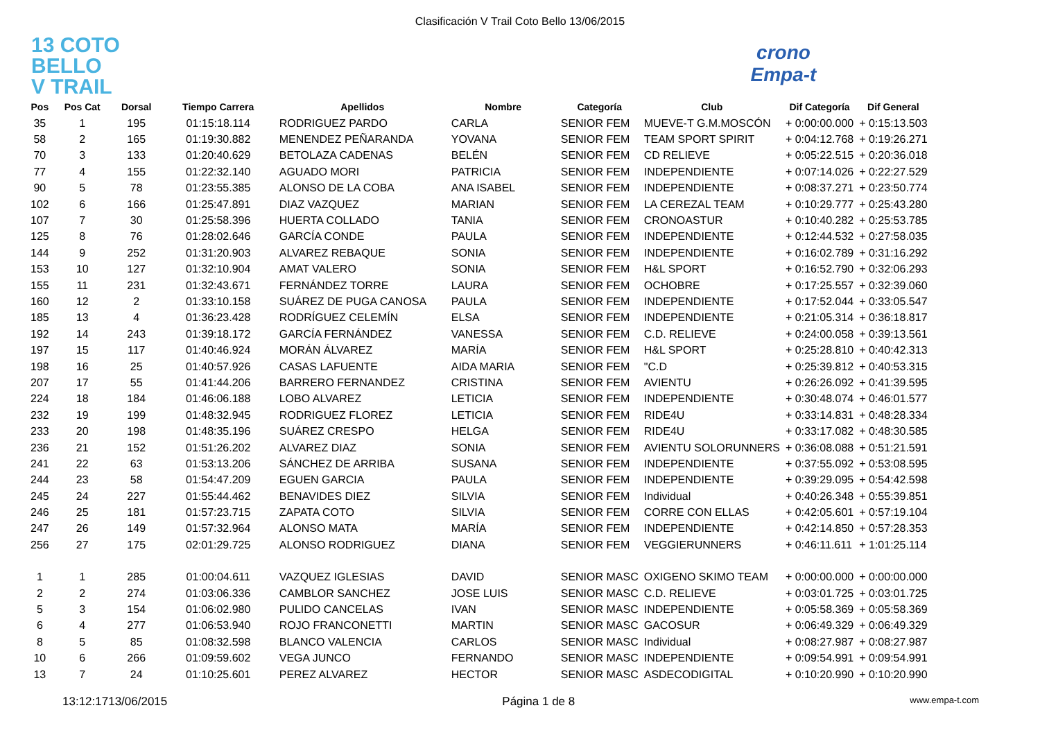Clasificación V Trail Coto Bello 13/06/2015
13 COTO
BELLO
V TRAIL
crono
Empa-t
| Pos | Pos Cat | Dorsal | Tiempo Carrera | Apellidos | Nombre | Categoría | Club | Dif Categoría | Dif General |
| --- | --- | --- | --- | --- | --- | --- | --- | --- | --- |
| 35 | 1 | 195 | 01:15:18.114 | RODRIGUEZ PARDO | CARLA | SENIOR FEM | MUEVE-T G.M.MOSCÓN | + 0:00:00.000 | + 0:15:13.503 |
| 58 | 2 | 165 | 01:19:30.882 | MENENDEZ PEÑARANDA | YOVANA | SENIOR FEM | TEAM SPORT SPIRIT | + 0:04:12.768 | + 0:19:26.271 |
| 70 | 3 | 133 | 01:20:40.629 | BETOLAZA CADENAS | BELÉN | SENIOR FEM | CD RELIEVE | + 0:05:22.515 | + 0:20:36.018 |
| 77 | 4 | 155 | 01:22:32.140 | AGUADO MORI | PATRICIA | SENIOR FEM | INDEPENDIENTE | + 0:07:14.026 | + 0:22:27.529 |
| 90 | 5 | 78 | 01:23:55.385 | ALONSO DE LA COBA | ANA ISABEL | SENIOR FEM | INDEPENDIENTE | + 0:08:37.271 | + 0:23:50.774 |
| 102 | 6 | 166 | 01:25:47.891 | DIAZ VAZQUEZ | MARIAN | SENIOR FEM | LA CEREZAL TEAM | + 0:10:29.777 | + 0:25:43.280 |
| 107 | 7 | 30 | 01:25:58.396 | HUERTA COLLADO | TANIA | SENIOR FEM | CRONOASTUR | + 0:10:40.282 | + 0:25:53.785 |
| 125 | 8 | 76 | 01:28:02.646 | GARCÍA CONDE | PAULA | SENIOR FEM | INDEPENDIENTE | + 0:12:44.532 | + 0:27:58.035 |
| 144 | 9 | 252 | 01:31:20.903 | ALVAREZ REBAQUE | SONIA | SENIOR FEM | INDEPENDIENTE | + 0:16:02.789 | + 0:31:16.292 |
| 153 | 10 | 127 | 01:32:10.904 | AMAT VALERO | SONIA | SENIOR FEM | H&L SPORT | + 0:16:52.790 | + 0:32:06.293 |
| 155 | 11 | 231 | 01:32:43.671 | FERNÁNDEZ TORRE | LAURA | SENIOR FEM | OCHOBRE | + 0:17:25.557 | + 0:32:39.060 |
| 160 | 12 | 2 | 01:33:10.158 | SUÁREZ DE PUGA CANOSA | PAULA | SENIOR FEM | INDEPENDIENTE | + 0:17:52.044 | + 0:33:05.547 |
| 185 | 13 | 4 | 01:36:23.428 | RODRÍGUEZ CELEMÍN | ELSA | SENIOR FEM | INDEPENDIENTE | + 0:21:05.314 | + 0:36:18.817 |
| 192 | 14 | 243 | 01:39:18.172 | GARCÍA FERNÁNDEZ | VANESSA | SENIOR FEM | C.D. RELIEVE | + 0:24:00.058 | + 0:39:13.561 |
| 197 | 15 | 117 | 01:40:46.924 | MORÁN ÁLVAREZ | MARÍA | SENIOR FEM | H&L SPORT | + 0:25:28.810 | + 0:40:42.313 |
| 198 | 16 | 25 | 01:40:57.926 | CASAS LAFUENTE | AIDA MARIA | SENIOR FEM | "C.D | + 0:25:39.812 | + 0:40:53.315 |
| 207 | 17 | 55 | 01:41:44.206 | BARRERO FERNANDEZ | CRISTINA | SENIOR FEM | AVIENTU | + 0:26:26.092 | + 0:41:39.595 |
| 224 | 18 | 184 | 01:46:06.188 | LOBO ALVAREZ | LETICIA | SENIOR FEM | INDEPENDIENTE | + 0:30:48.074 | + 0:46:01.577 |
| 232 | 19 | 199 | 01:48:32.945 | RODRIGUEZ FLOREZ | LETICIA | SENIOR FEM | RIDE4U | + 0:33:14.831 | + 0:48:28.334 |
| 233 | 20 | 198 | 01:48:35.196 | SUÁREZ CRESPO | HELGA | SENIOR FEM | RIDE4U | + 0:33:17.082 | + 0:48:30.585 |
| 236 | 21 | 152 | 01:51:26.202 | ALVAREZ DIAZ | SONIA | SENIOR FEM | AVIENTU SOLORUNNERS | + 0:36:08.088 | + 0:51:21.591 |
| 241 | 22 | 63 | 01:53:13.206 | SÁNCHEZ DE ARRIBA | SUSANA | SENIOR FEM | INDEPENDIENTE | + 0:37:55.092 | + 0:53:08.595 |
| 244 | 23 | 58 | 01:54:47.209 | EGUEN GARCIA | PAULA | SENIOR FEM | INDEPENDIENTE | + 0:39:29.095 | + 0:54:42.598 |
| 245 | 24 | 227 | 01:55:44.462 | BENAVIDES DIEZ | SILVIA | SENIOR FEM | Individual | + 0:40:26.348 | + 0:55:39.851 |
| 246 | 25 | 181 | 01:57:23.715 | ZAPATA COTO | SILVIA | SENIOR FEM | CORRE CON ELLAS | + 0:42:05.601 | + 0:57:19.104 |
| 247 | 26 | 149 | 01:57:32.964 | ALONSO MATA | MARÍA | SENIOR FEM | INDEPENDIENTE | + 0:42:14.850 | + 0:57:28.353 |
| 256 | 27 | 175 | 02:01:29.725 | ALONSO RODRIGUEZ | DIANA | SENIOR FEM | VEGGIERUNNERS | + 0:46:11.611 | + 1:01:25.114 |
| 1 | 1 | 285 | 01:00:04.611 | VAZQUEZ IGLESIAS | DAVID | SENIOR MASC | OXIGENO SKIMO TEAM | + 0:00:00.000 | + 0:00:00.000 |
| 2 | 2 | 274 | 01:03:06.336 | CAMBLOR SANCHEZ | JOSE LUIS | SENIOR MASC | C.D. RELIEVE | + 0:03:01.725 | + 0:03:01.725 |
| 5 | 3 | 154 | 01:06:02.980 | PULIDO CANCELAS | IVAN | SENIOR MASC | INDEPENDIENTE | + 0:05:58.369 | + 0:05:58.369 |
| 6 | 4 | 277 | 01:06:53.940 | ROJO FRANCONETTI | MARTIN | SENIOR MASC | GACOSUR | + 0:06:49.329 | + 0:06:49.329 |
| 8 | 5 | 85 | 01:08:32.598 | BLANCO VALENCIA | CARLOS | SENIOR MASC | Individual | + 0:08:27.987 | + 0:08:27.987 |
| 10 | 6 | 266 | 01:09:59.602 | VEGA JUNCO | FERNANDO | SENIOR MASC | INDEPENDIENTE | + 0:09:54.991 | + 0:09:54.991 |
| 13 | 7 | 24 | 01:10:25.601 | PEREZ ALVAREZ | HECTOR | SENIOR MASC | ASDECODIGITAL | + 0:10:20.990 | + 0:10:20.990 |
13:12:1713/06/2015 Página 1 de 8 www.empa-t.com